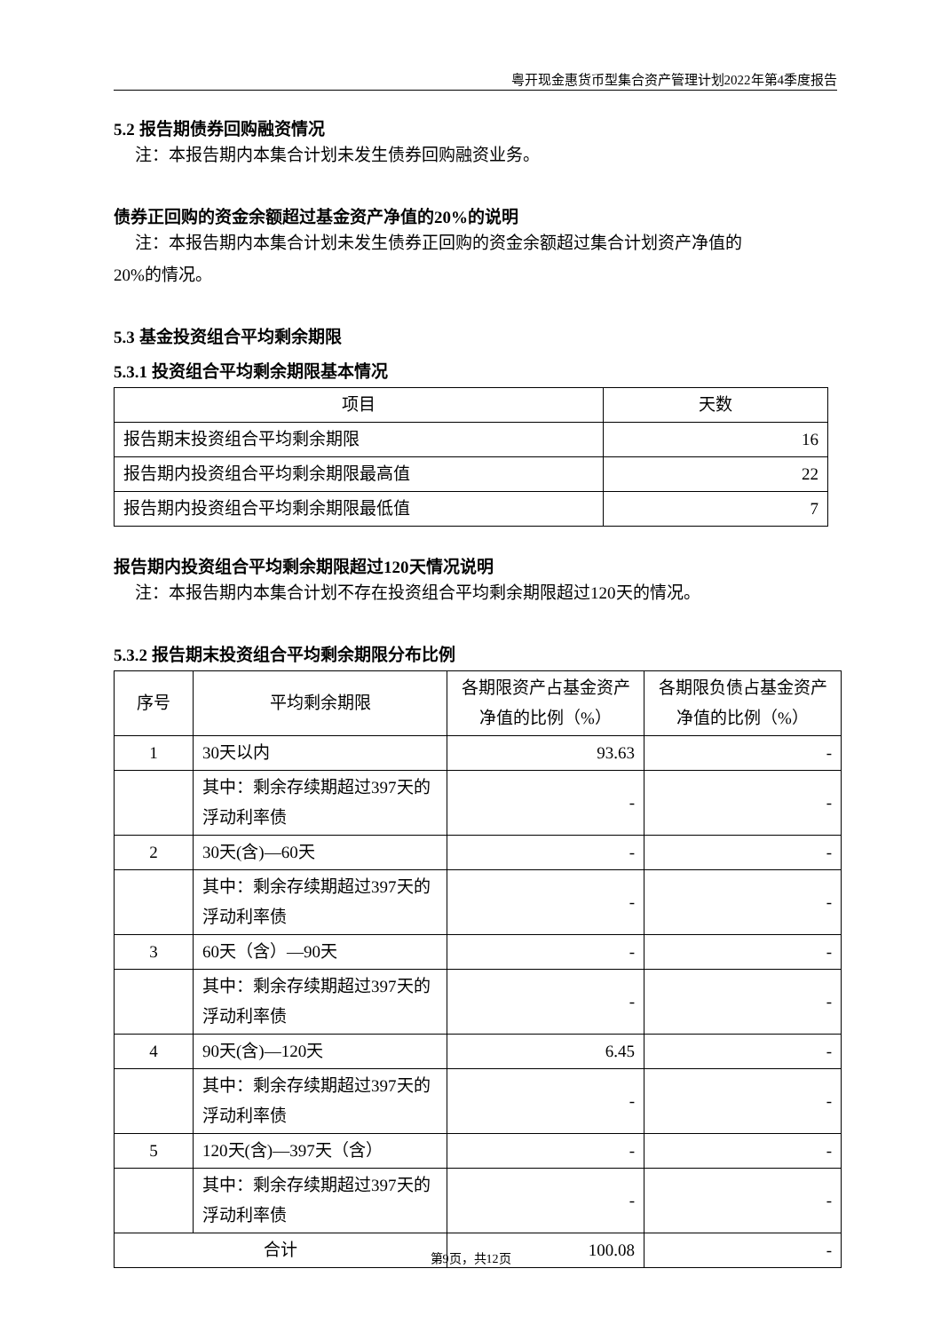粤开现金惠货币型集合资产管理计划2022年第4季度报告
5.2 报告期债券回购融资情况
注：本报告期内本集合计划未发生债券回购融资业务。
债券正回购的资金余额超过基金资产净值的20%的说明
注：本报告期内本集合计划未发生债券正回购的资金余额超过集合计划资产净值的
20%的情况。
5.3 基金投资组合平均剩余期限
5.3.1 投资组合平均剩余期限基本情况
| 项目 | 天数 |
| --- | --- |
| 报告期末投资组合平均剩余期限 | 16 |
| 报告期内投资组合平均剩余期限最高值 | 22 |
| 报告期内投资组合平均剩余期限最低值 | 7 |
报告期内投资组合平均剩余期限超过120天情况说明
注：本报告期内本集合计划不存在投资组合平均剩余期限超过120天的情况。
5.3.2 报告期末投资组合平均剩余期限分布比例
| 序号 | 平均剩余期限 | 各期限资产占基金资产净值的比例（%） | 各期限负债占基金资产净值的比例（%） |
| --- | --- | --- | --- |
| 1 | 30天以内 | 93.63 | - |
| | 其中：剩余存续期超过397天的浮动利率债 | - | - |
| 2 | 30天(含)—60天 | - | - |
| | 其中：剩余存续期超过397天的浮动利率债 | - | - |
| 3 | 60天（含）—90天 | - | - |
| | 其中：剩余存续期超过397天的浮动利率债 | - | - |
| 4 | 90天(含)—120天 | 6.45 | - |
| | 其中：剩余存续期超过397天的浮动利率债 | - | - |
| 5 | 120天(含)—397天（含） | - | - |
| | 其中：剩余存续期超过397天的浮动利率债 | - | - |
| 合计 | | 100.08 | - |
第9页，共12页